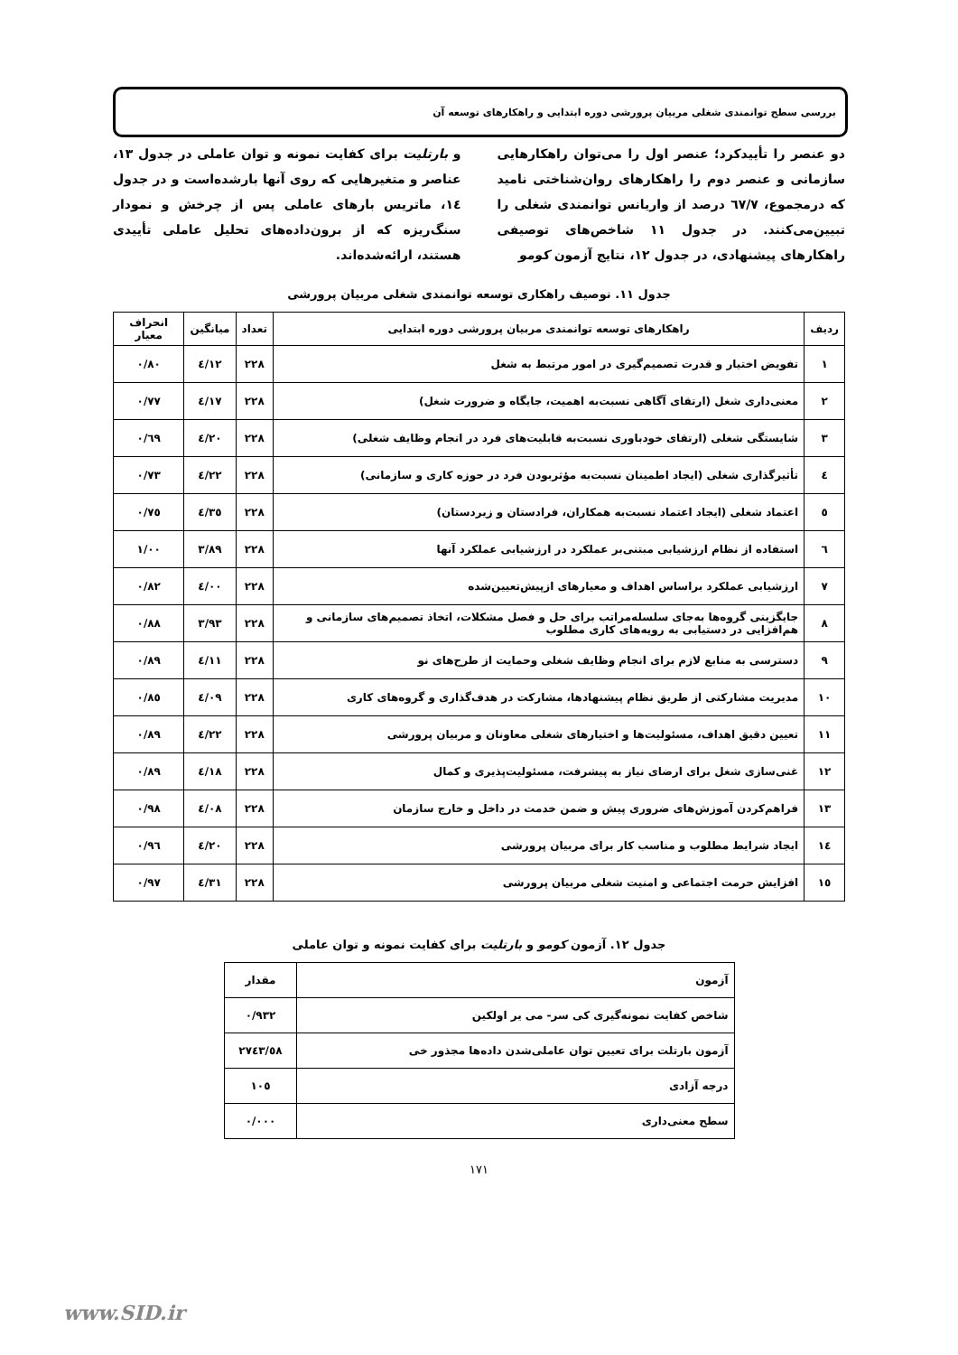بررسی سطح توانمندی شغلی مربیان پرورشی دوره ابتدایی و راهکارهای توسعه آن
دو عنصر را تأییدکرد؛ عنصر اول را می‌توان راهکارهایی سازمانی و عنصر دوم را راهکارهای روان‌شناختی نامید که درمجموع، ٦٧/٧ درصد از واریانس توانمندی شغلی را تبیین‌می‌کنند. در جدول ١١ شاخص‌های توصیفی راهکارهای پیشنهادی، در جدول ١٢، نتایج آزمون کومو
و بارتلیت برای کفایت نمونه و توان عاملی در جدول ١٣، عناصر و متغیرهایی که روی آنها بارشده‌است و در جدول ١٤، ماتریس بارهای عاملی پس از چرخش و نمودار سنگ‌ریزه که از برون‌داده‌های تحلیل عاملی تأییدی هستند، ارائه‌شده‌اند.
جدول ١١. توصیف راهکاری توسعه توانمندی شغلی مربیان پرورشی
| ردیف | راهکارهای توسعه توانمندی مربیان پرورشی دوره ابتدایی | تعداد | میانگین | انحراف معیار |
| --- | --- | --- | --- | --- |
| ١ | تفویض اختیار و قدرت تصمیم‌گیری در امور مرتبط به شغل | ٢٢٨ | ٤/١٢ | ٠/٨٠ |
| ٢ | معنی‌داری شغل (ارتقای آگاهی نسبت‌به اهمیت، جایگاه و ضرورت شغل) | ٢٢٨ | ٤/١٧ | ٠/٧٧ |
| ٣ | شایستگی شغلی (ارتقای خودباوری نسبت‌به قابلیت‌های فرد در انجام وظایف شغلی) | ٢٢٨ | ٤/٢٠ | ٠/٦٩ |
| ٤ | تأثیرگذاری شغلی (ایجاد اطمینان نسبت‌به مؤثربودن فرد در حوزه کاری و سازمانی) | ٢٢٨ | ٤/٢٢ | ٠/٧٣ |
| ٥ | اعتماد شغلی (ایجاد اعتماد نسبت‌به همکاران، فرادستان و زیردستان) | ٢٢٨ | ٤/٣٥ | ٠/٧٥ |
| ٦ | استفاده از نظام ارزشیابی مبتنی‌بر عملکرد در ارزشیابی عملکرد آنها | ٢٢٨ | ٣/٨٩ | ١/٠٠ |
| ٧ | ارزشیابی عملکرد براساس اهداف و معیارهای ازپیش‌تعیین‌شده | ٢٢٨ | ٤/٠٠ | ٠/٨٢ |
| ٨ | جایگزینی گروه‌ها به‌جای سلسله‌مراتب برای حل و فصل مشکلات، اتخاذ تصمیم‌های سازمانی و هم‌افزایی در دستیابی به رویه‌های کاری مطلوب | ٢٢٨ | ٣/٩٣ | ٠/٨٨ |
| ٩ | دسترسی به منابع لازم برای انجام وظایف شغلی وحمایت از طرح‌های نو | ٢٢٨ | ٤/١١ | ٠/٨٩ |
| ١٠ | مدیریت مشارکتی از طریق نظام پیشنهادها، مشارکت در هدف‌گذاری و گروه‌های کاری | ٢٢٨ | ٤/٠٩ | ٠/٨٥ |
| ١١ | تعیین دقیق اهداف، مسئولیت‌ها و اختیارهای شغلی معاونان و مربیان پرورشی | ٢٢٨ | ٤/٢٢ | ٠/٨٩ |
| ١٢ | غنی‌سازی شغل برای ارضای نیاز به پیشرفت، مسئولیت‌پذیری و کمال | ٢٢٨ | ٤/١٨ | ٠/٨٩ |
| ١٣ | فراهم‌کردن آموزش‌های ضروری پیش و ضمن خدمت در داخل و خارج سازمان | ٢٢٨ | ٤/٠٨ | ٠/٩٨ |
| ١٤ | ایجاد شرایط مطلوب و مناسب کار برای مربیان پرورشی | ٢٢٨ | ٤/٢٠ | ٠/٩٦ |
| ١٥ | افزایش حرمت اجتماعی و امنیت شغلی مربیان پرورشی | ٢٢٨ | ٤/٣١ | ٠/٩٧ |
جدول ١٢. آزمون کومو و بارتلیت برای کفایت نمونه و توان عاملی
| آزمون | مقدار |
| --- | --- |
| شاخص کفایت نمونه‌گیری کی سر- می یر اولکین | ٠/٩٣٢ |
| آزمون بارتلت برای تعیین توان عاملی‌شدن داده‌ها مجذور خی | ٢٧٤٣/٥٨ |
| درجه آزادی | ١٠٥ |
| سطح معنی‌داری | ٠/٠٠٠ |
١٧١
www.SID.ir